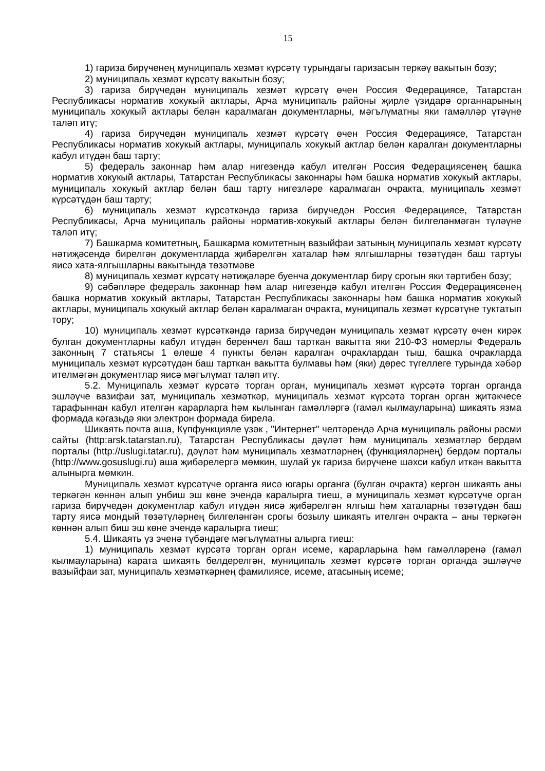15
1) гариза бирүченең муниципаль хезмәт күрсәтү турындагы гаризасын теркәү вакытын бозу;
2) муниципаль хезмәт күрсәтү вакытын бозу;
3) гариза бирүчедән муниципаль хезмәт күрсәтү өчен Россия Федерациясе, Татарстан Республикасы норматив хокукый актлары, Арча муниципаль районы җирле үзидарә органнарының муниципаль хокукый актлары белән каралмаган документларны, мәгълүматны яки гамәлләр үтәүне таләп итү;
4) гариза бирүчедән муниципаль хезмәт күрсәтү өчен Россия Федерациясе, Татарстан Республикасы норматив хокукый актлары, муниципаль хокукый актлар белән каралган документларны кабул итүдән баш тарту;
5) федераль законнар һәм алар нигезендә кабул ителгән Россия Федерациясенең башка норматив хокукый актлары, Татарстан Республикасы законнары һәм башка норматив хокукый актлары, муниципаль хокукый актлар белән баш тарту нигезләре каралмаган очракта, муниципаль хезмәт күрсәтүдән баш тарту;
6) муниципаль хезмәт күрсәткәндә гариза бирүчедән Россия Федерациясе, Татарстан Республикасы, Арча муниципаль районы норматив-хокукый актлары белән билгеләнмәгән түләүне таләп итү;
7) Башкарма комитетның, Башкарма комитетның вазыйфаи затының муниципаль хезмәт күрсәтү нәтиҗәсендә бирелгән документларда җибәрелгән хаталар һәм ялгышларны төзәтүдән баш тартуы яисә хата-ялгышларны вакытында төзәтмәве
8) муниципаль хезмәт күрсәтү нәтиҗәләре буенча документлар бирү срогын яки тәртибен бозу;
9) сәбәпләре федераль законнар һәм алар нигезендә кабул ителгән Россия Федерациясенең башка норматив хокукый актлары, Татарстан Республикасы законнары һәм башка норматив хокукый актлары, муниципаль хокукый актлар белән каралмаган очракта, муниципаль хезмәт күрсәтүне туктатып тору;
10) муниципаль хезмәт күрсәткәндә гариза бирүчедән муниципаль хезмәт күрсәтү өчен кирәк булган документларны кабул итүдән беренчел баш тарткан вакытта яки 210-ФЗ номерлы Федераль законның 7 статьясы 1 өлеше 4 пункты белән каралган очраклардан тыш, башка очракларда муниципаль хезмәт күрсәтүдән баш тарткан вакытта булмавы һәм (яки) дөрес түгеллеге турында хәбәр ителмәгән документлар яисә мәгълүмат таләп итү.
5.2. Муниципаль хезмәт күрсәтә торган орган, муниципаль хезмәт күрсәтә торган органда эшләүче вазифаи зат, муниципаль хезмәткәр, муниципаль хезмәт күрсәтә торган орган җитәкчесе тарафыннан кабул ителгән карарларга һәм кылынган гамәлләргә (гамәл кылмауларына) шикаять язма формада кәгазьдә яки электрон формада бирелә.
Шикаять почта аша, Күпфункцияле үзәк , "Интернет" челтәрендә Арча муниципаль районы рәсми сайты (http:arsk.tatarstan.ru), Татарстан Республикасы дәүләт һәм муниципаль хезмәтләр бердәм порталы (http://uslugi.tatar.ru), дәүләт һәм муниципаль хезмәтләрнең (функцияләрнең) бердәм порталы (http://www.gosuslugi.ru) аша җибәрелергә мөмкин, шулай ук гариза бирүчене шәхси кабул иткән вакытта алынырга мөмкин.
Муниципаль хезмәт күрсәтүче органга яисә югары органга (булган очракта) кергән шикаять аны теркәгән көннән алып унбиш эш көне эчендә каралырга тиеш, ә муниципаль хезмәт күрсәтүче орган гариза бирүчедән документлар кабул итүдән яисә җибәрелгән ялгыш һәм хаталарны төзәтүдән баш тарту яисә мондый төзәтүләрнең билгеләнгән срогы бозылу шикаять ителгән очракта – аны теркәгән көннән алып биш эш көне эчендә каралырга тиеш;
5.4. Шикаять үз эченә түбәндәге мәгълүматны алырга тиеш:
1) муниципаль хезмәт күрсәтә торган орган исеме, карарларына һәм гамәлләренә (гамәл кылмауларына) карата шикаять белдерелгән, муниципаль хезмәт күрсәтә торган органда эшләүче вазыйфаи зат, муниципаль хезмәткәрнең фамилиясе, исеме, атасының исеме;